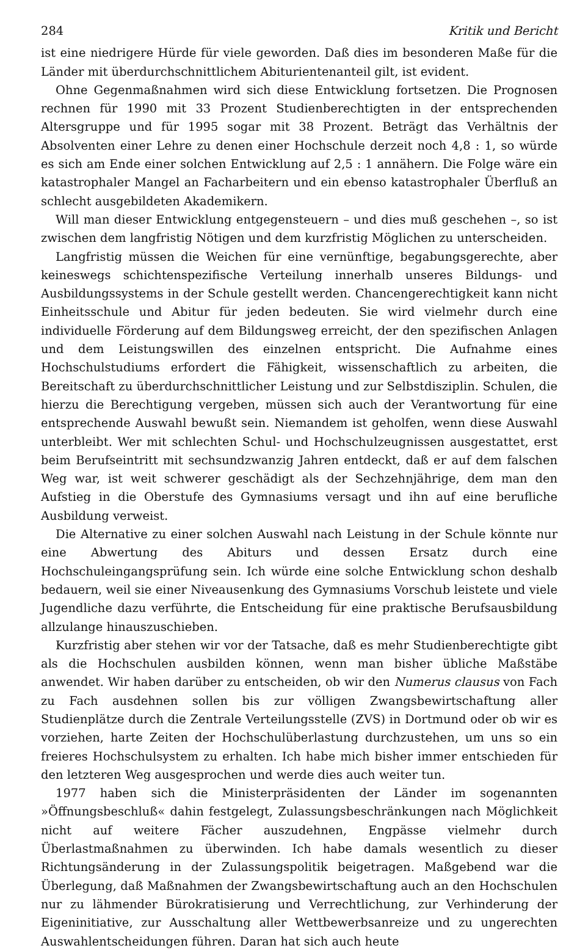284 Kritik und Bericht
ist eine niedrigere Hürde für viele geworden. Daß dies im besonderen Maße für die Länder mit überdurchschnittlichem Abiturientenanteil gilt, ist evident.
Ohne Gegenmaßnahmen wird sich diese Entwicklung fortsetzen. Die Prognosen rechnen für 1990 mit 33 Prozent Studienberechtigten in der entsprechenden Altersgruppe und für 1995 sogar mit 38 Prozent. Beträgt das Verhältnis der Absolventen einer Lehre zu denen einer Hochschule derzeit noch 4,8 : 1, so würde es sich am Ende einer solchen Entwicklung auf 2,5 : 1 annähern. Die Folge wäre ein katastrophaler Mangel an Facharbeitern und ein ebenso katastrophaler Überfluß an schlecht ausgebildeten Akademikern.
Will man dieser Entwicklung entgegensteuern – und dies muß geschehen –, so ist zwischen dem langfristig Nötigen und dem kurzfristig Möglichen zu unterscheiden.
Langfristig müssen die Weichen für eine vernünftige, begabungsgerechte, aber keineswegs schichtenspezifische Verteilung innerhalb unseres Bildungs- und Ausbildungssystems in der Schule gestellt werden. Chancengerechtigkeit kann nicht Einheitsschule und Abitur für jeden bedeuten. Sie wird vielmehr durch eine individuelle Förderung auf dem Bildungsweg erreicht, der den spezifischen Anlagen und dem Leistungswillen des einzelnen entspricht. Die Aufnahme eines Hochschulstudiums erfordert die Fähigkeit, wissenschaftlich zu arbeiten, die Bereitschaft zu überdurchschnittlicher Leistung und zur Selbstdisziplin. Schulen, die hierzu die Berechtigung vergeben, müssen sich auch der Verantwortung für eine entsprechende Auswahl bewußt sein. Niemandem ist geholfen, wenn diese Auswahl unterbleibt. Wer mit schlechten Schul- und Hochschulzeugnissen ausgestattet, erst beim Berufseintritt mit sechsundzwanzig Jahren entdeckt, daß er auf dem falschen Weg war, ist weit schwerer geschädigt als der Sechzehnjährige, dem man den Aufstieg in die Oberstufe des Gymnasiums versagt und ihn auf eine berufliche Ausbildung verweist.
Die Alternative zu einer solchen Auswahl nach Leistung in der Schule könnte nur eine Abwertung des Abiturs und dessen Ersatz durch eine Hochschuleingangsprüfung sein. Ich würde eine solche Entwicklung schon deshalb bedauern, weil sie einer Niveausenkung des Gymnasiums Vorschub leistete und viele Jugendliche dazu verführte, die Entscheidung für eine praktische Berufsausbildung allzulange hinauszuschieben.
Kurzfristig aber stehen wir vor der Tatsache, daß es mehr Studienberechtigte gibt als die Hochschulen ausbilden können, wenn man bisher übliche Maßstäbe anwendet. Wir haben darüber zu entscheiden, ob wir den Numerus clausus von Fach zu Fach ausdehnen sollen bis zur völligen Zwangsbewirtschaftung aller Studienplätze durch die Zentrale Verteilungsstelle (ZVS) in Dortmund oder ob wir es vorziehen, harte Zeiten der Hochschulüberlastung durchzustehen, um uns so ein freieres Hochschulsystem zu erhalten. Ich habe mich bisher immer entschieden für den letzteren Weg ausgesprochen und werde dies auch weiter tun.
1977 haben sich die Ministerpräsidenten der Länder im sogenannten »Öffnungsbeschluß« dahin festgelegt, Zulassungsbeschränkungen nach Möglichkeit nicht auf weitere Fächer auszudehnen, Engpässe vielmehr durch Überlastmaßnahmen zu überwinden. Ich habe damals wesentlich zu dieser Richtungsänderung in der Zulassungspolitik beigetragen. Maßgebend war die Überlegung, daß Maßnahmen der Zwangsbewirtschaftung auch an den Hochschulen nur zu lähmender Bürokratisierung und Verrechtlichung, zur Verhinderung der Eigeninitiative, zur Ausschaltung aller Wettbewerbsanreize und zu ungerechten Auswahlentscheidungen führen. Daran hat sich auch heute